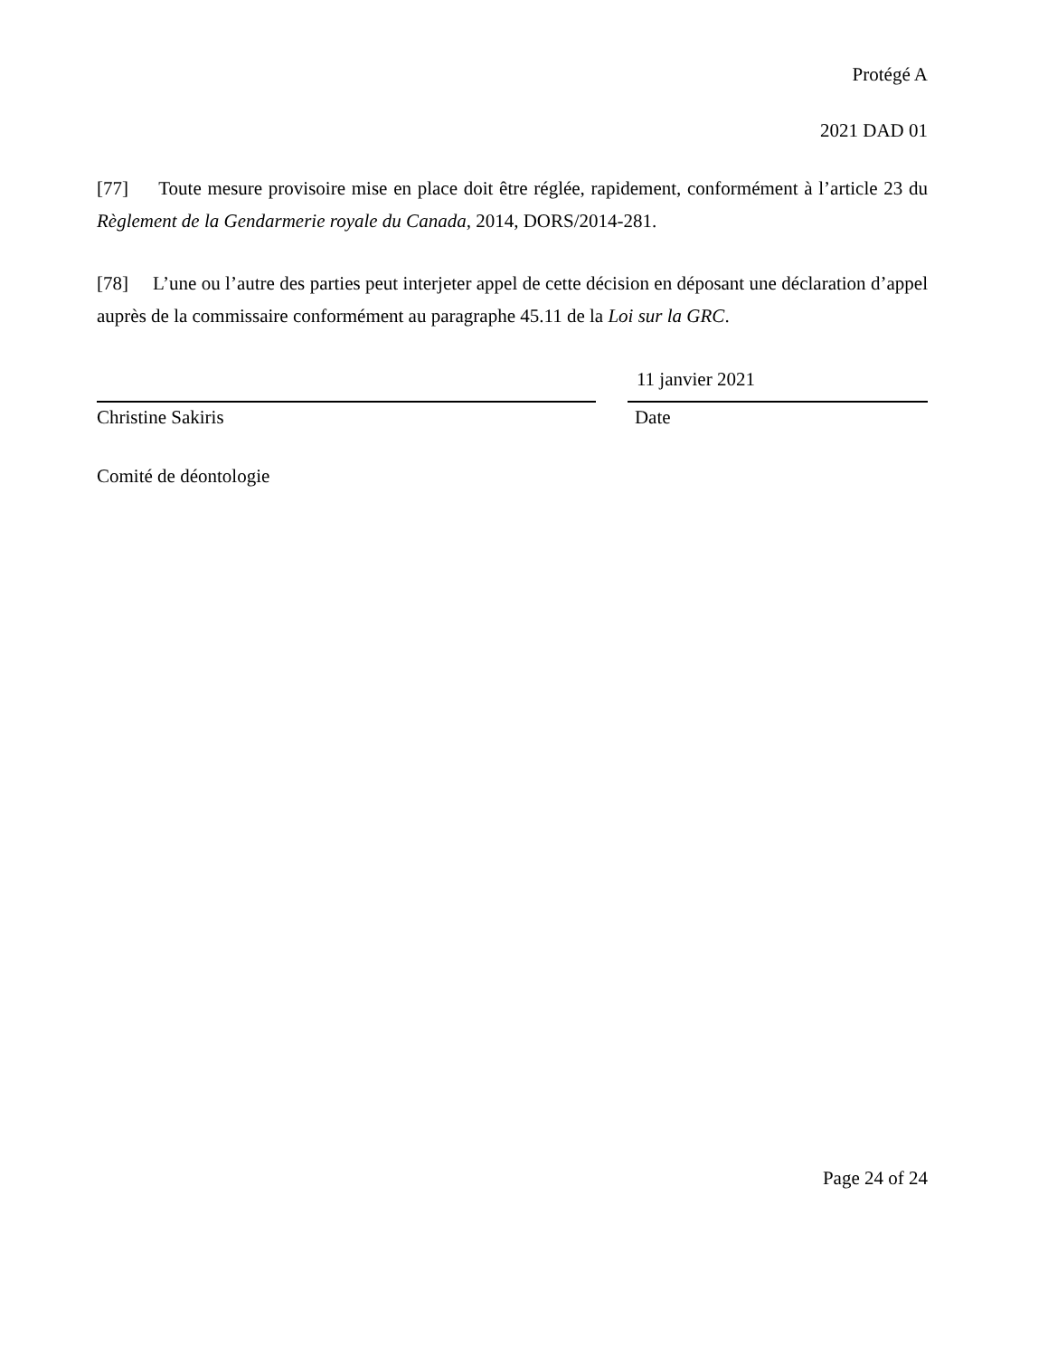Protégé A
2021 DAD 01
[77] Toute mesure provisoire mise en place doit être réglée, rapidement, conformément à l’article 23 du Règlement de la Gendarmerie royale du Canada, 2014, DORS/2014-281.
[78] L’une ou l’autre des parties peut interjeter appel de cette décision en déposant une déclaration d’appel auprès de la commissaire conformément au paragraphe 45.11 de la Loi sur la GRC.
Christine Sakiris
Comité de déontologie
11 janvier 2021
Date
Page 24 of 24